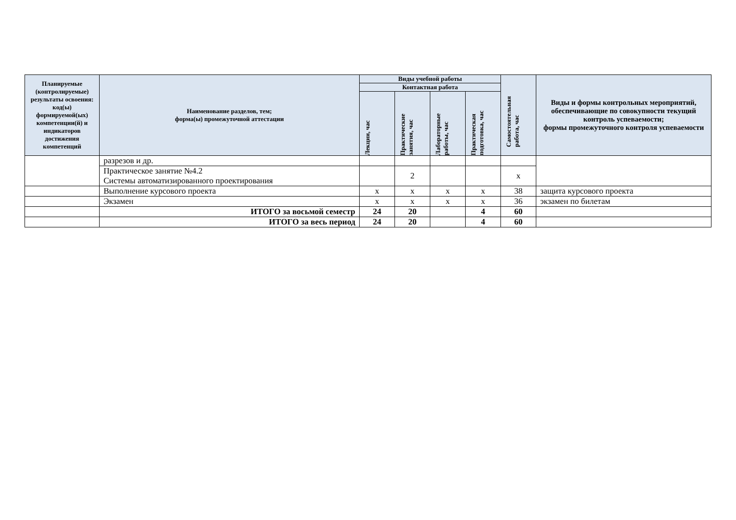| Планируемые (контролируемые) результаты освоения: код(ы) формируемой(ых) компетенции(й) и индикаторов достижения компетенций | Наименование разделов, тем; форма(ы) промежуточной аттестации | Виды учебной работы | | | | Самостоятельная работа, час | Виды и формы контрольных мероприятий, обеспечивающие по совокупности текущий контроль успеваемости; формы промежуточного контроля успеваемости |
| --- | --- | --- | --- | --- | --- | --- | --- |
| | | Контактная работа | | | | | |
| | | Лекции, час | Практические занятия, час | Лабораторные работы, час | Практическая подготовка, час | | |
| | разрезов и др. | | | | | | |
| | Практическое занятие №4.2 Системы автоматизированного проектирования | | 2 | | | х | |
| | Выполнение курсового проекта | х | х | х | х | 38 | защита курсового проекта |
| | Экзамен | х | х | х | х | 36 | экзамен по билетам |
| | ИТОГО за восьмой семестр | 24 | 20 | | 4 | 60 | |
| | ИТОГО за весь период | 24 | 20 | | 4 | 60 | |